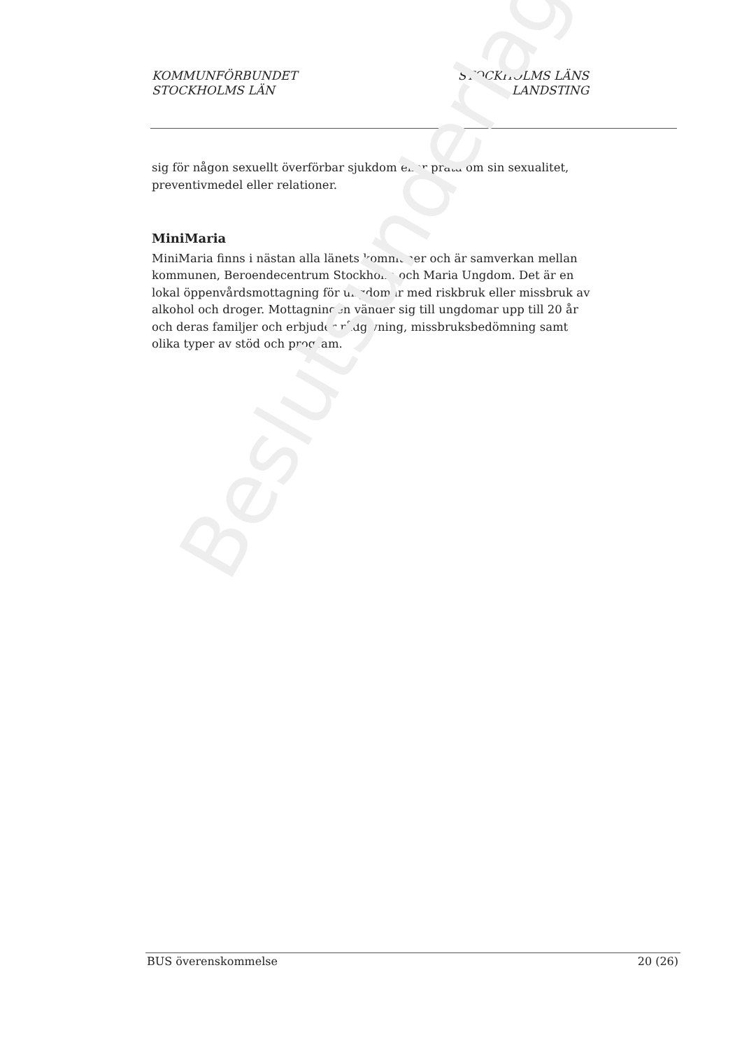KOMMUNFÖRBUNDET
STOCKHOLMS LÄN
STOCKHOLMS LÄNS
LANDSTING
sig för någon sexuellt överförbar sjukdom eller prata om sin sexualitet, preventivmedel eller relationer.
MiniMaria
MiniMaria finns i nästan alla länets kommuner och är samverkan mellan kommunen, Beroendecentrum Stockholm och Maria Ungdom. Det är en lokal öppenvårdsmottagning för ungdomar med riskbruk eller missbruk av alkohol och droger. Mottagningen vänder sig till ungdomar upp till 20 år och deras familjer och erbjuder rådgivning, missbruksbedömning samt olika typer av stöd och program.
Beslutsunderlag
BUS överenskommelse 20 (26)